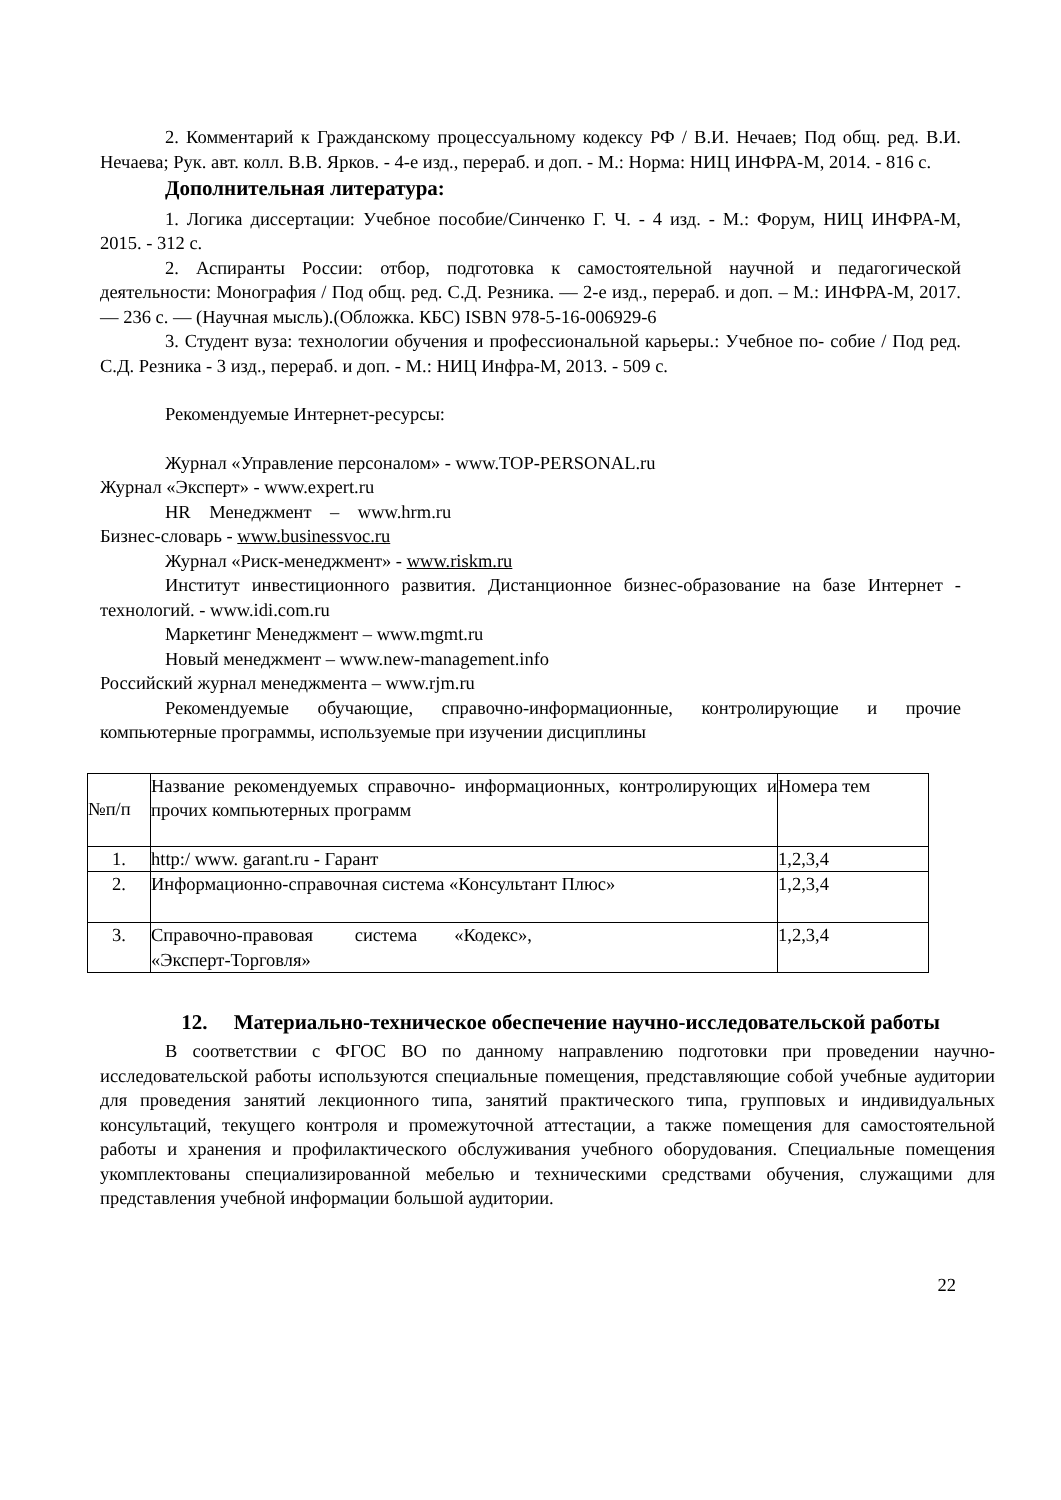2. Комментарий к Гражданскому процессуальному кодексу РФ / В.И. Нечаев; Под общ. ред. В.И. Нечаева; Рук. авт. колл. В.В. Ярков. - 4-е изд., перераб. и доп. - М.: Норма: НИЦ ИНФРА-М, 2014. - 816 с.
Дополнительная литература:
1. Логика диссертации: Учебное пособие/Синченко Г. Ч. - 4 изд. - М.: Форум, НИЦ ИНФРА-М, 2015. - 312 с.
2. Аспиранты России: отбор, подготовка к самостоятельной научной и педагогической деятельности: Монография / Под общ. ред. С.Д. Резника. — 2-е изд., перераб. и доп. – М.: ИНФРА-М, 2017. — 236 с. — (Научная мысль).(Обложка. КБС) ISBN 978-5-16-006929-6
3. Студент вуза: технологии обучения и профессиональной карьеры.: Учебное по- собие / Под ред. С.Д. Резника - 3 изд., перераб. и доп. - М.: НИЦ Инфра-М, 2013. - 509 с.
Рекомендуемые Интернет-ресурсы:
Журнал «Управление персоналом» - www.TOP-PERSONAL.ru
Журнал «Эксперт» - www.expert.ru
HR Менеджмент – www.hrm.ru
Бизнес-словарь - www.businessvoc.ru
Журнал «Риск-менеджмент» - www.riskm.ru
Институт инвестиционного развития. Дистанционное бизнес-образование на базе Интернет - технологий. - www.idi.com.ru
Маркетинг Менеджмент – www.mgmt.ru
Новый менеджмент – www.new-management.info
Российский журнал менеджмента – www.rjm.ru
Рекомендуемые обучающие, справочно-информационные, контролирующие и прочие компьютерные программы, используемые при изучении дисциплины
| №п/п | Название рекомендуемых справочно- информационных, контролирующих и прочих компьютерных программ | Номера тем |
| 1. | http:/ www. garant.ru - Гарант | 1,2,3,4 |
| 2. | Информационно-справочная система «Консультант Плюс» | 1,2,3,4 |
| 3. | Справочно-правовая система «Кодекс», «Эксперт-Торговля» | 1,2,3,4 |
12. Материально-техническое обеспечение научно-исследовательской работы
В соответствии с ФГОС ВО по данному направлению подготовки при проведении научно-исследовательской работы используются специальные помещения, представляющие собой учебные аудитории для проведения занятий лекционного типа, занятий практического типа, групповых и индивидуальных консультаций, текущего контроля и промежуточной аттестации, а также помещения для самостоятельной работы и хранения и профилактического обслуживания учебного оборудования. Специальные помещения укомплектованы специализированной мебелью и техническими средствами обучения, служащими для представления учебной информации большой аудитории.
22